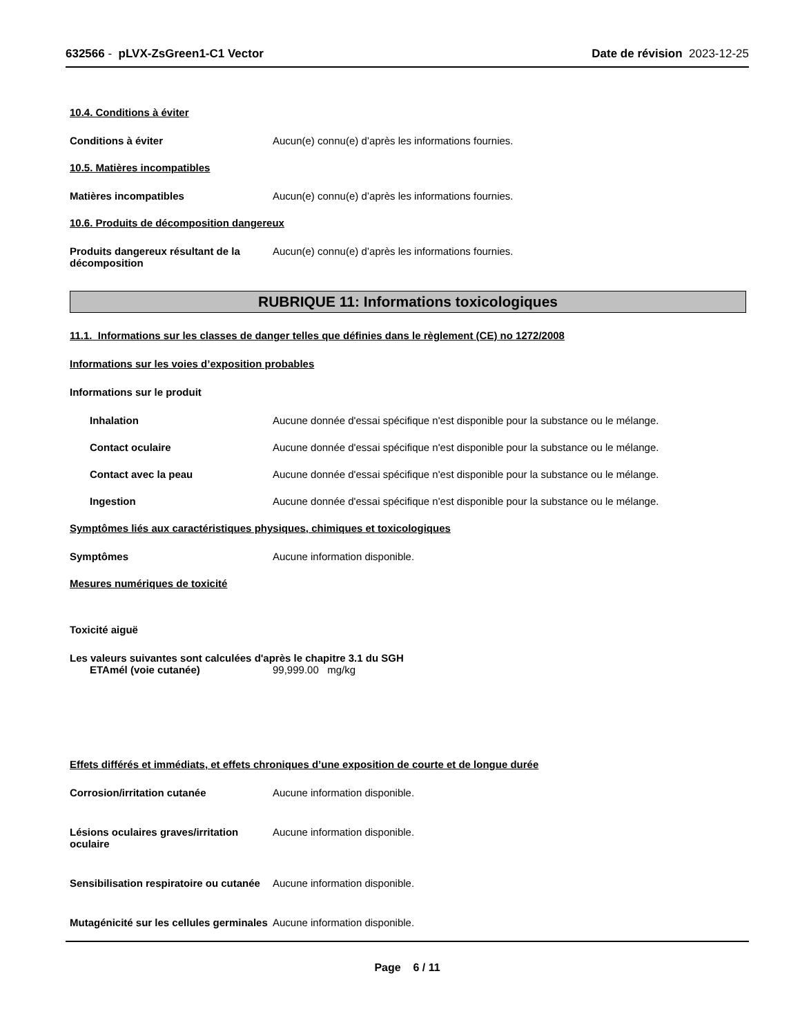632566 - pLVX-ZsGreen1-C1 Vector
Date de révision 2023-12-25
10.4. Conditions à éviter
Conditions à éviter Aucun(e) connu(e) d’après les informations fournies.
10.5. Matières incompatibles
Matières incompatibles Aucun(e) connu(e) d’après les informations fournies.
10.6. Produits de décomposition dangereux
Produits dangereux résultant de la décomposition
Aucun(e) connu(e) d’après les informations fournies.
RUBRIQUE 11: Informations toxicologiques
11.1. Informations sur les classes de danger telles que définies dans le règlement (CE) no 1272/2008
Informations sur les voies d’exposition probables
Informations sur le produit
Inhalation Aucune donnée d'essai spécifique n'est disponible pour la substance ou le mélange.
Contact oculaire Aucune donnée d'essai spécifique n'est disponible pour la substance ou le mélange.
Contact avec la peau Aucune donnée d'essai spécifique n'est disponible pour la substance ou le mélange.
Ingestion Aucune donnée d'essai spécifique n'est disponible pour la substance ou le mélange.
Symptômes liés aux caractéristiques physiques, chimiques et toxicologiques
Symptômes Aucune information disponible.
Mesures numériques de toxicité
Toxicité aiguë
Les valeurs suivantes sont calculées d'après le chapitre 3.1 du SGH
ETAmél (voie cutanée) 99,999.00 mg/kg
Effets différés et immédiats, et effets chroniques d’une exposition de courte et de longue durée
Corrosion/irritation cutanée Aucune information disponible.
Lésions oculaires graves/irritation oculaire
Aucune information disponible.
Sensibilisation respiratoire ou cutanée
Aucune information disponible.
Mutagénicité sur les cellules germinales
Aucune information disponible.
Page 6 / 11